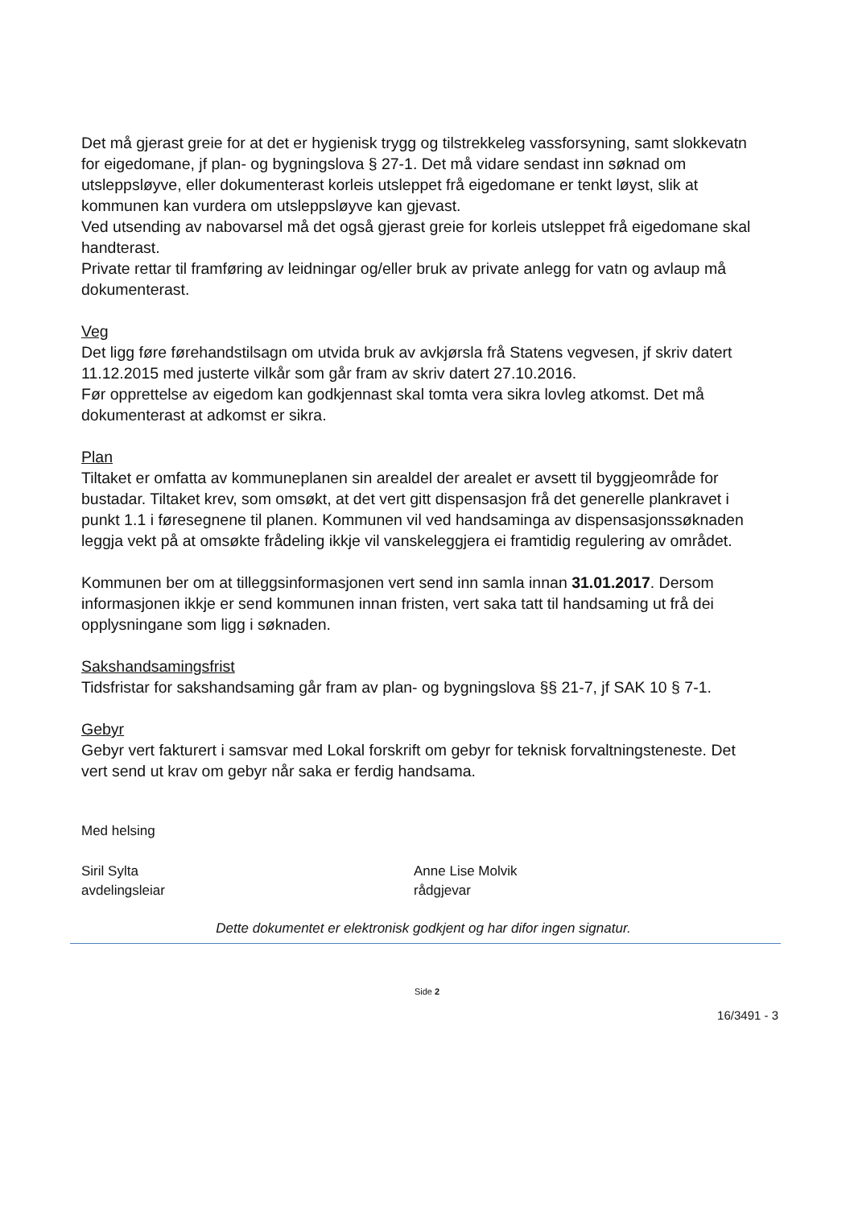Det må gjerast greie for at det er hygienisk trygg og tilstrekkeleg vassforsyning, samt slokkevatn for eigedomane, jf plan- og bygningslova § 27-1. Det må vidare sendast inn søknad om utsleppsløyve, eller dokumenterast korleis utsleppet frå eigedomane er tenkt løyst, slik at kommunen kan vurdera om utsleppsløyve kan gjevast.
Ved utsending av nabovarsel må det også gjerast greie for korleis utsleppet frå eigedomane skal handterast.
Private rettar til framføring av leidningar og/eller bruk av private anlegg for vatn og avlaup må dokumenterast.
Veg
Det ligg føre førehandstilsagn om utvida bruk av avkjørsla frå Statens vegvesen, jf skriv datert 11.12.2015 med justerte vilkår som går fram av skriv datert 27.10.2016.
Før opprettelse av eigedom kan godkjennast skal tomta vera sikra lovleg atkomst. Det må dokumenterast at adkomst er sikra.
Plan
Tiltaket er omfatta av kommuneplanen sin arealdel der arealet er avsett til byggjeområde for bustadar. Tiltaket krev, som omsøkt, at det vert gitt dispensasjon frå det generelle plankravet i punkt 1.1 i føresegnene til planen. Kommunen vil ved handsaminga av dispensasjonssøknaden leggja vekt på at omsøkte frådeling ikkje vil vanskeleggjera ei framtidig regulering av området.
Kommunen ber om at tilleggsinformasjonen vert send inn samla innan 31.01.2017. Dersom informasjonen ikkje er send kommunen innan fristen, vert saka tatt til handsaming ut frå dei opplysningane som ligg i søknaden.
Sakshandsamingsfrist
Tidsfristar for sakshandsaming går fram av plan- og bygningslova §§ 21-7, jf SAK 10 § 7-1.
Gebyr
Gebyr vert fakturert i samsvar med Lokal forskrift om gebyr for teknisk forvaltningsteneste. Det vert send ut krav om gebyr når saka er ferdig handsama.
Med helsing
Siril Sylta
avdelingsleiar
Anne Lise Molvik
rådgjevar
Dette dokumentet er elektronisk godkjent og har difor ingen signatur.
Side 2
16/3491 - 3